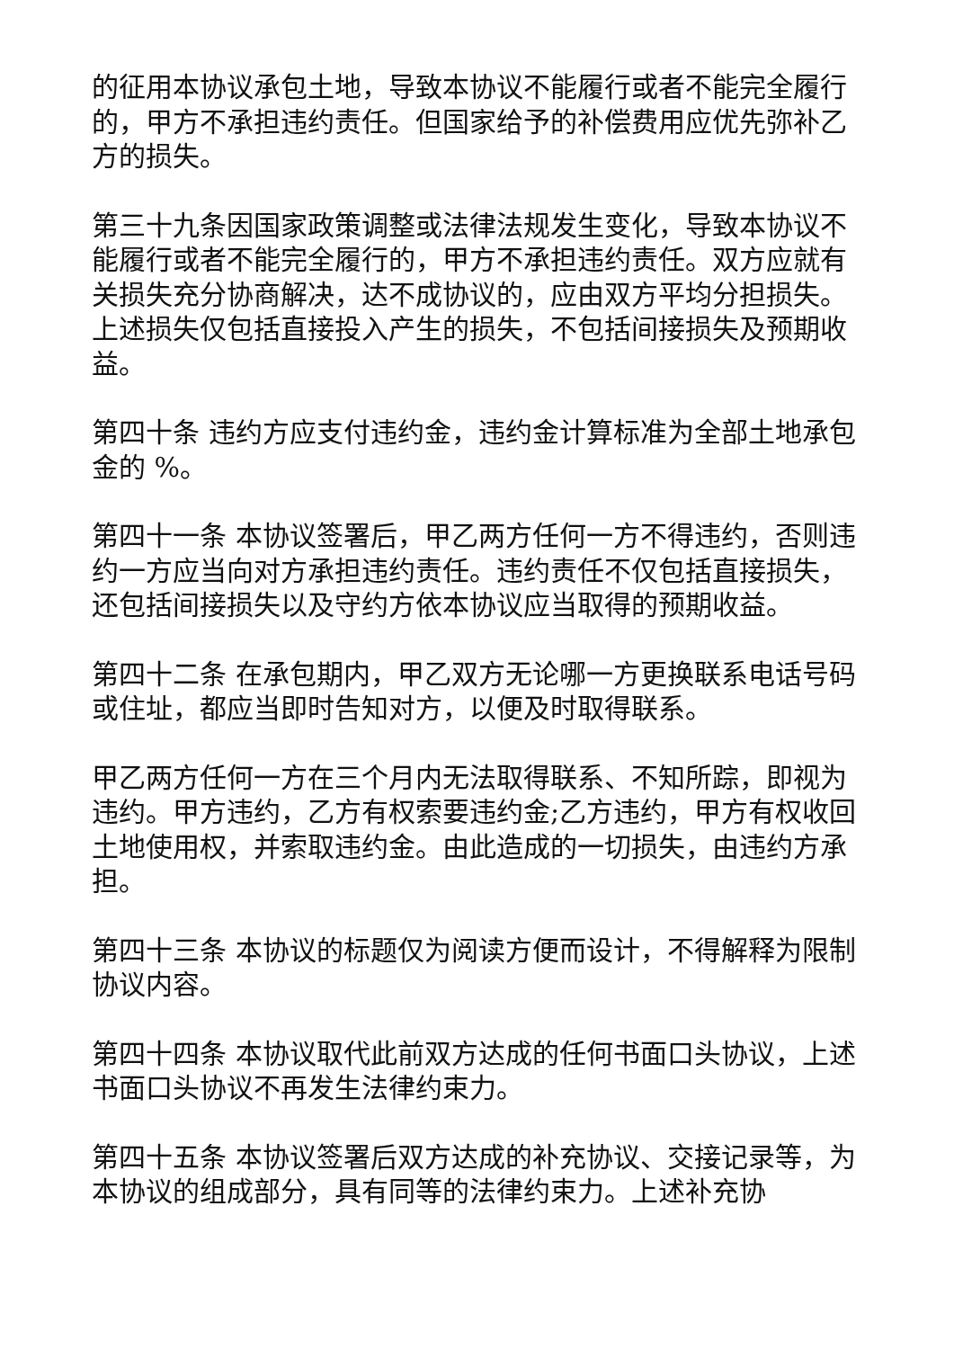的征用本协议承包土地，导致本协议不能履行或者不能完全履行的，甲方不承担违约责任。但国家给予的补偿费用应优先弥补乙方的损失。
第三十九条因国家政策调整或法律法规发生变化，导致本协议不能履行或者不能完全履行的，甲方不承担违约责任。双方应就有关损失充分协商解决，达不成协议的，应由双方平均分担损失。上述损失仅包括直接投入产生的损失，不包括间接损失及预期收益。
第四十条 违约方应支付违约金，违约金计算标准为全部土地承包金的 %。
第四十一条 本协议签署后，甲乙两方任何一方不得违约，否则违约一方应当向对方承担违约责任。违约责任不仅包括直接损失，还包括间接损失以及守约方依本协议应当取得的预期收益。
第四十二条 在承包期内，甲乙双方无论哪一方更换联系电话号码或住址，都应当即时告知对方，以便及时取得联系。
甲乙两方任何一方在三个月内无法取得联系、不知所踪，即视为违约。甲方违约，乙方有权索要违约金;乙方违约，甲方有权收回土地使用权，并索取违约金。由此造成的一切损失，由违约方承担。
第四十三条 本协议的标题仅为阅读方便而设计，不得解释为限制协议内容。
第四十四条 本协议取代此前双方达成的任何书面口头协议，上述书面口头协议不再发生法律约束力。
第四十五条 本协议签署后双方达成的补充协议、交接记录等，为本协议的组成部分，具有同等的法律约束力。上述补充协